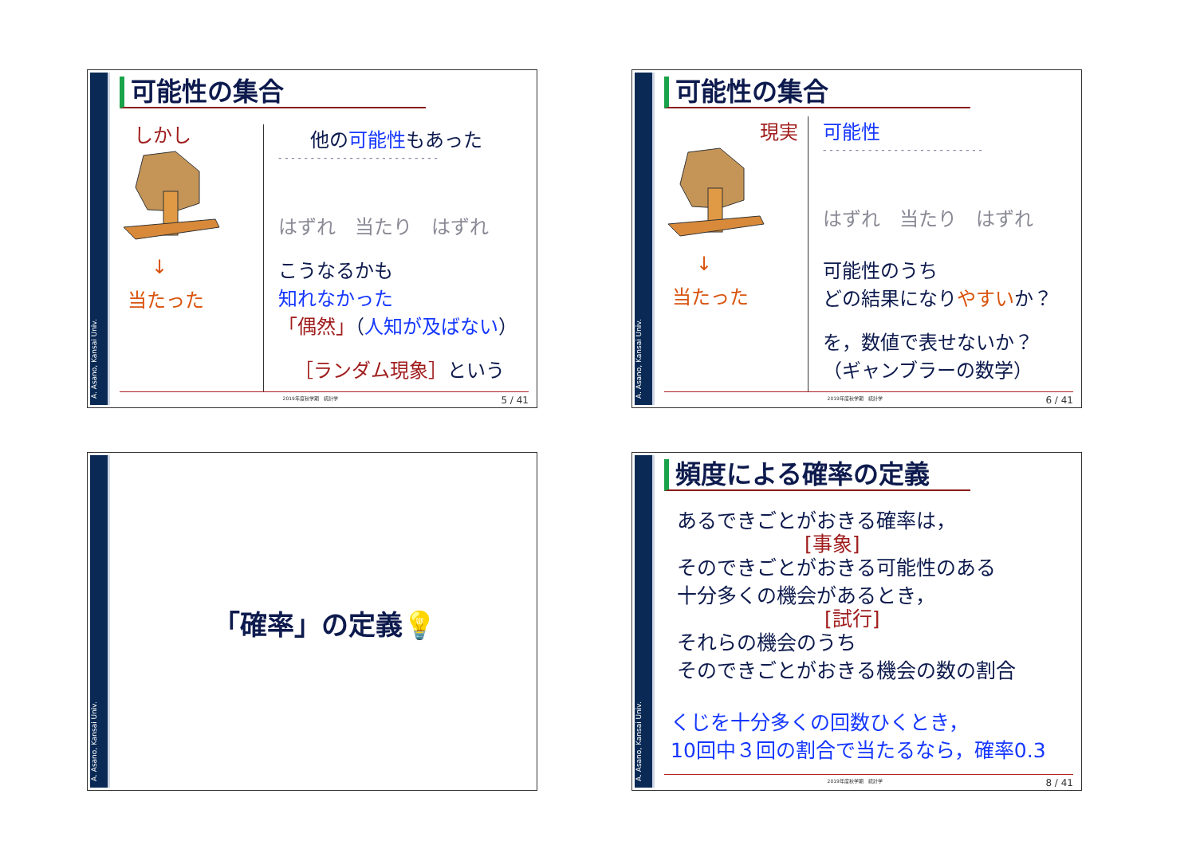A. Asano, Kansai Univ.
可能性の集合
しかし
↓
当たった
他の可能性もあった
- - - - - - - - - - - - - - - - - - - - - - - - -
はずれ　当たり　はずれ
こうなるかも
知れなかった
「偶然」（人知が及ばない）
［ランダム現象］という
2019年度秋学期　統計学 5 / 41
A. Asano, Kansai Univ.
可能性の集合
現実
↓
当たった
可能性
- - - - - - - - - - - - - - - - - - - - - - - - -
はずれ　当たり　はずれ
可能性のうち
どの結果になりやすいか？
を，数値で表せないか？
（ギャンブラーの数学）
2019年度秋学期　統計学 6 / 41
A. Asano, Kansai Univ.
「確率」の定義💡
A. Asano, Kansai Univ.
頻度による確率の定義
あるできごとがおきる確率は，
[事象]
そのできごとがおきる可能性のある
十分多くの機会があるとき，
[試行]
それらの機会のうち
そのできごとがおきる機会の数の割合
くじを十分多くの回数ひくとき，
10回中３回の割合で当たるなら，確率0.3
2019年度秋学期　統計学 8 / 41